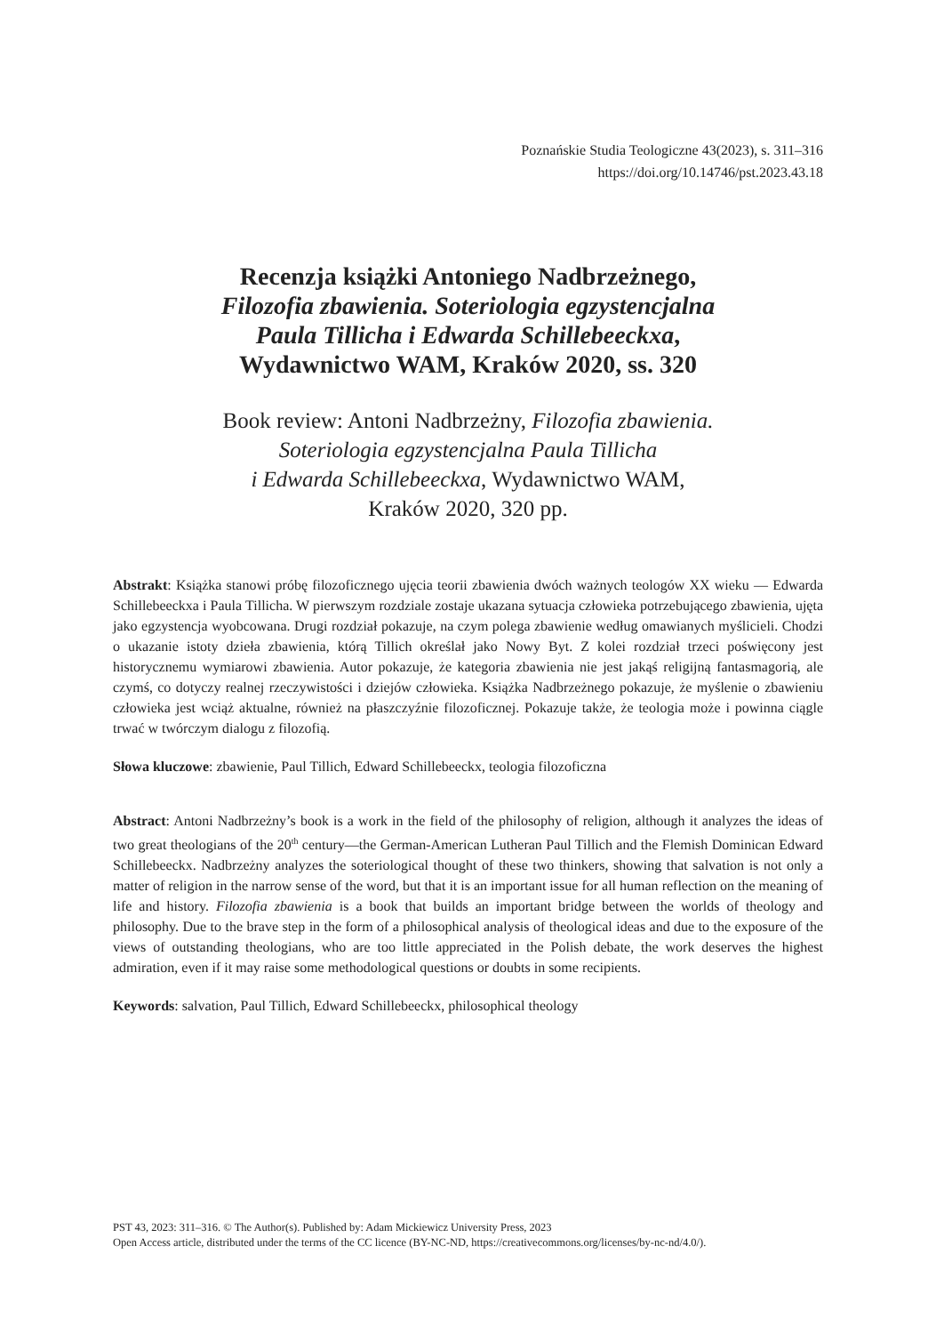Poznańskie Studia Teologiczne 43(2023), s. 311–316
https://doi.org/10.14746/pst.2023.43.18
Recenzja książki Antoniego Nadbrzeżnego,
Filozofia zbawienia. Soteriologia egzystencjalna
Paula Tillicha i Edwarda Schillebeeckxa,
Wydawnictwo WAM, Kraków 2020, ss. 320
Book review: Antoni Nadbrzeżny, Filozofia zbawienia.
Soteriologia egzystencjalna Paula Tillicha
i Edwarda Schillebeeckxa, Wydawnictwo WAM,
Kraków 2020, 320 pp.
Abstrakt: Książka stanowi próbę filozoficznego ujęcia teorii zbawienia dwóch ważnych teologów XX wieku — Edwarda Schillebeeckxa i Paula Tillicha. W pierwszym rozdziale zostaje ukazana sytuacja człowieka potrzebującego zbawienia, ujęta jako egzystencja wyobcowana. Drugi rozdział pokazuje, na czym polega zbawienie według omawianych myślicieli. Chodzi o ukazanie istoty dzieła zbawienia, którą Tillich określał jako Nowy Byt. Z kolei rozdział trzeci poświęcony jest historycznemu wymiarowi zbawienia. Autor pokazuje, że kategoria zbawienia nie jest jakąś religijną fantasmagorią, ale czymś, co dotyczy realnej rzeczywistości i dziejów człowieka. Książka Nadbrzeżnego pokazuje, że myślenie o zbawieniu człowieka jest wciąż aktualne, również na płaszczyźnie filozoficznej. Pokazuje także, że teologia może i powinna ciągle trwać w twórczym dialogu z filozofią.
Słowa kluczowe: zbawienie, Paul Tillich, Edward Schillebeeckx, teologia filozoficzna
Abstract: Antoni Nadbrzeżny’s book is a work in the field of the philosophy of religion, although it analyzes the ideas of two great theologians of the 20<sup>th</sup> century—the German-American Lutheran Paul Tillich and the Flemish Dominican Edward Schillebeeckx. Nadbrzeżny analyzes the soteriological thought of these two thinkers, showing that salvation is not only a matter of religion in the narrow sense of the word, but that it is an important issue for all human reflection on the meaning of life and history. Filozofia zbawienia is a book that builds an important bridge between the worlds of theology and philosophy. Due to the brave step in the form of a philosophical analysis of theological ideas and due to the exposure of the views of outstanding theologians, who are too little appreciated in the Polish debate, the work deserves the highest admiration, even if it may raise some methodological questions or doubts in some recipients.
Keywords: salvation, Paul Tillich, Edward Schillebeeckx, philosophical theology
PST 43, 2023: 311–316. © The Author(s). Published by: Adam Mickiewicz University Press, 2023
Open Access article, distributed under the terms of the CC licence (BY-NC-ND, https://creativecommons.org/licenses/by-nc-nd/4.0/).